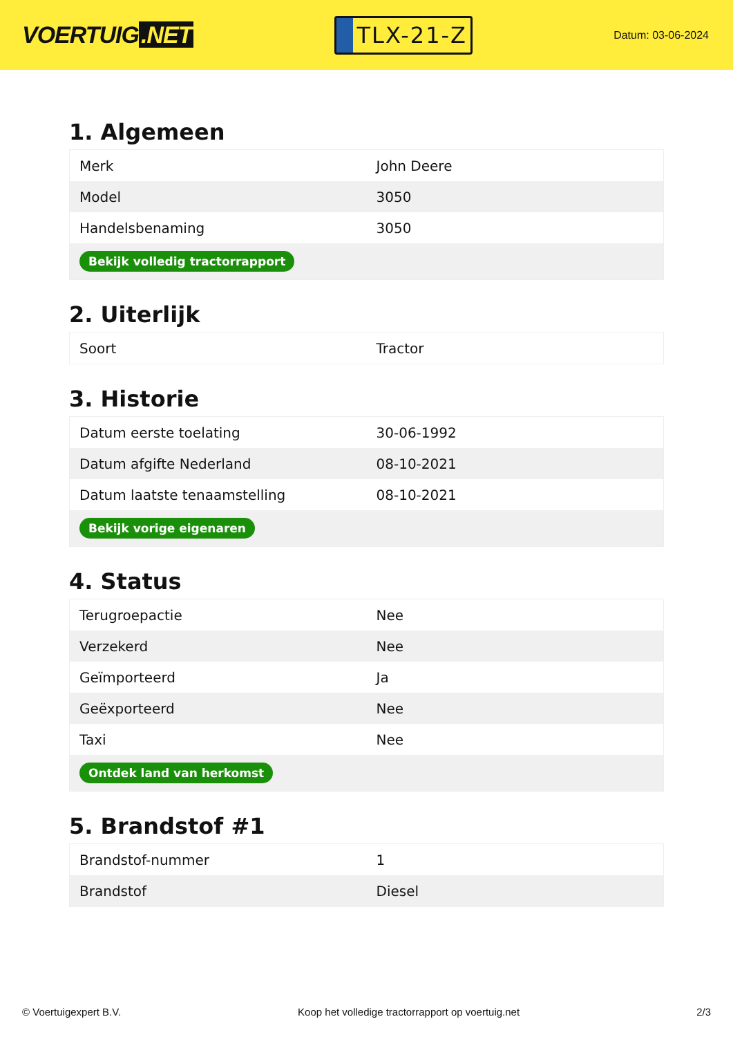VOERTUIG.NET
TLX-21-Z
Datum: 03-06-2024
1. Algemeen
| Merk | John Deere |
| Model | 3050 |
| Handelsbenaming | 3050 |
| Bekijk volledig tractorrapport | |
2. Uiterlijk
| Soort | Tractor |
3. Historie
| Datum eerste toelating | 30-06-1992 |
| Datum afgifte Nederland | 08-10-2021 |
| Datum laatste tenaamstelling | 08-10-2021 |
| Bekijk vorige eigenaren | |
4. Status
| Terugroepactie | Nee |
| Verzekerd | Nee |
| Geïmporteerd | Ja |
| Geëxporteerd | Nee |
| Taxi | Nee |
| Ontdek land van herkomst | |
5. Brandstof #1
| Brandstof-nummer | 1 |
| Brandstof | Diesel |
© Voertuigexpert B.V. Koop het volledige tractorrapport op voertuig.net 2/3